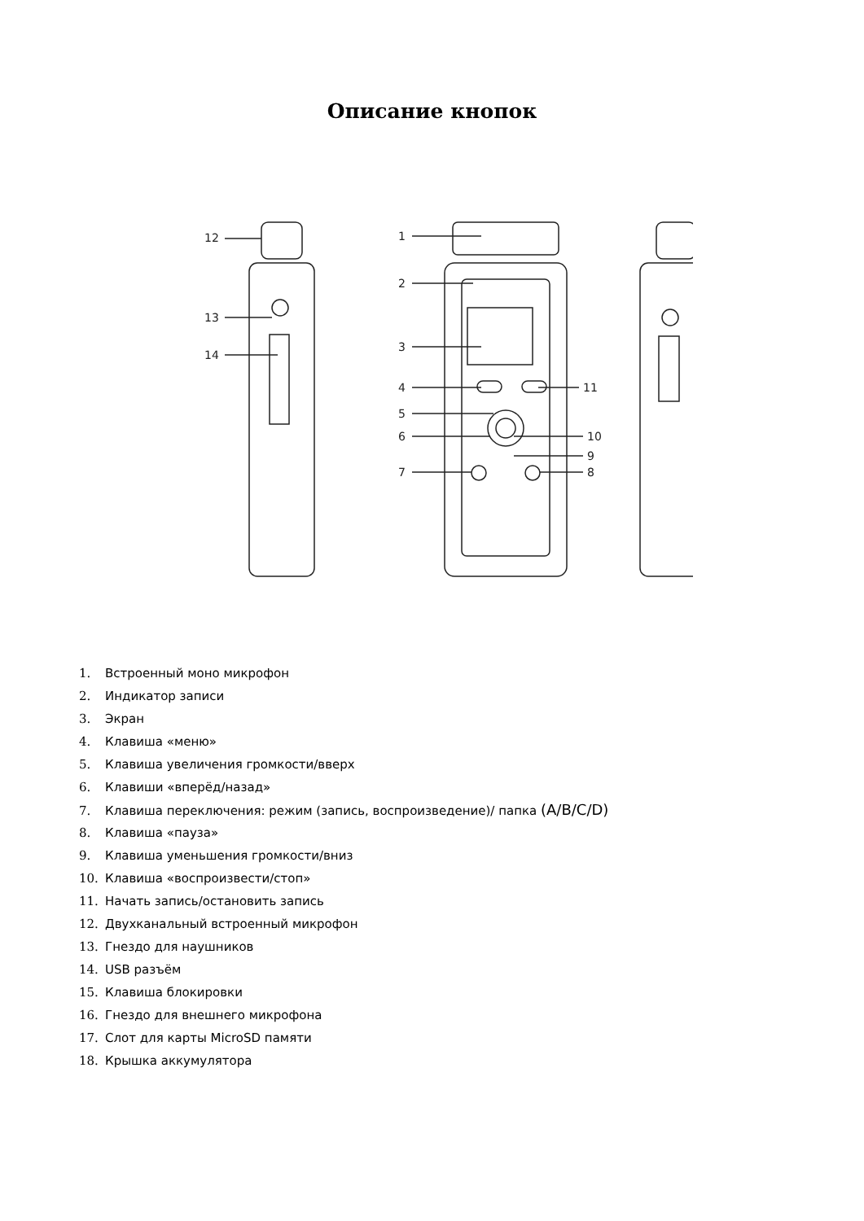Описание кнопок
12
13
14
1
2
3
4
5
6
7
11
10
9
8
1. Встроенный моно микрофон
2. Индикатор записи
3. Экран
4. Клавиша «меню»
5. Клавиша увеличения громкости/вверх
6. Клавиши «вперёд/назад»
7. Клавиша переключения: режим (запись, воспроизведение)/ папка (A/B/C/D)
8. Клавиша «пауза»
9. Клавиша уменьшения громкости/вниз
10. Клавиша «воспроизвести/стоп»
11. Начать запись/остановить запись
12. Двухканальный встроенный микрофон
13. Гнездо для наушников
14. USB разъём
15. Клавиша блокировки
16. Гнездо для внешнего микрофона
17. Слот для карты MicroSD памяти
18. Крышка аккумулятора